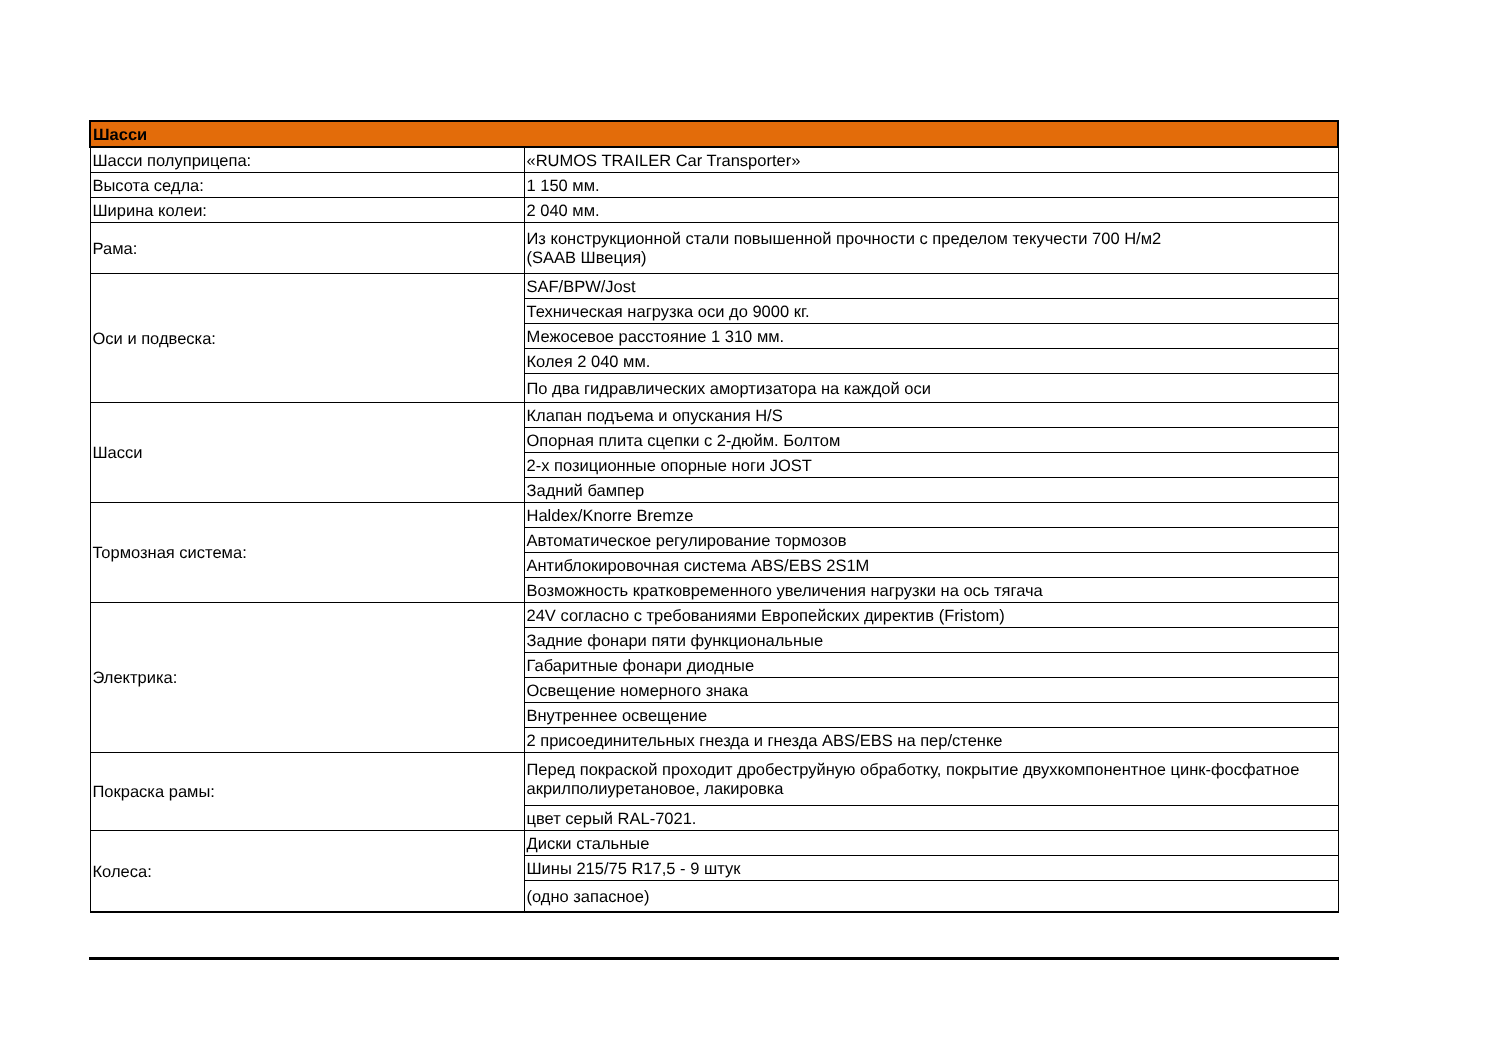| Шасси | |
| --- | --- |
| Шасси полуприцепа: | «RUMOS TRAILER Car Transporter» |
| Высота седла: | 1 150 мм. |
| Ширина колеи: | 2 040 мм. |
| Рама: | Из конструкционной стали повышенной прочности с пределом текучести 700 Н/м2 (SAAB Швеция) |
| Оси и подвеска: | SAF/BPW/Jost |
| | Техническая нагрузка оси до 9000 кг. |
| | Межосевое расстояние 1 310 мм. |
| | Колея 2 040 мм. |
| | По два гидравлических амортизатора на каждой оси |
| Шасси | Клапан подъема и опускания H/S |
| | Опорная плита сцепки с 2-дюйм. Болтом |
| | 2-х позиционные опорные ноги JOST |
| | Задний бампер |
| Тормозная система: | Haldex/Knorre Bremze |
| | Автоматическое регулирование тормозов |
| | Антиблокировочная система ABS/EBS 2S1M |
| | Возможность кратковременного увеличения нагрузки на ось тягача |
| Электрика: | 24V согласно с требованиями Европейских директив (Fristom) |
| | Задние фонари пяти функциональные |
| | Габаритные фонари диодные |
| | Освещение номерного знака |
| | Внутреннее освещение |
| | 2 присоединительных гнезда и гнезда ABS/EBS на пер/стенке |
| Покраска рамы: | Перед покраской проходит дробеструйную обработку, покрытие двухкомпонентное цинк-фосфатное акрилполиуретановое, лакировка |
| | цвет серый RAL-7021. |
| Колеса: | Диски стальные |
| | Шины 215/75 R17,5 - 9 штук |
| | (одно запасное) |